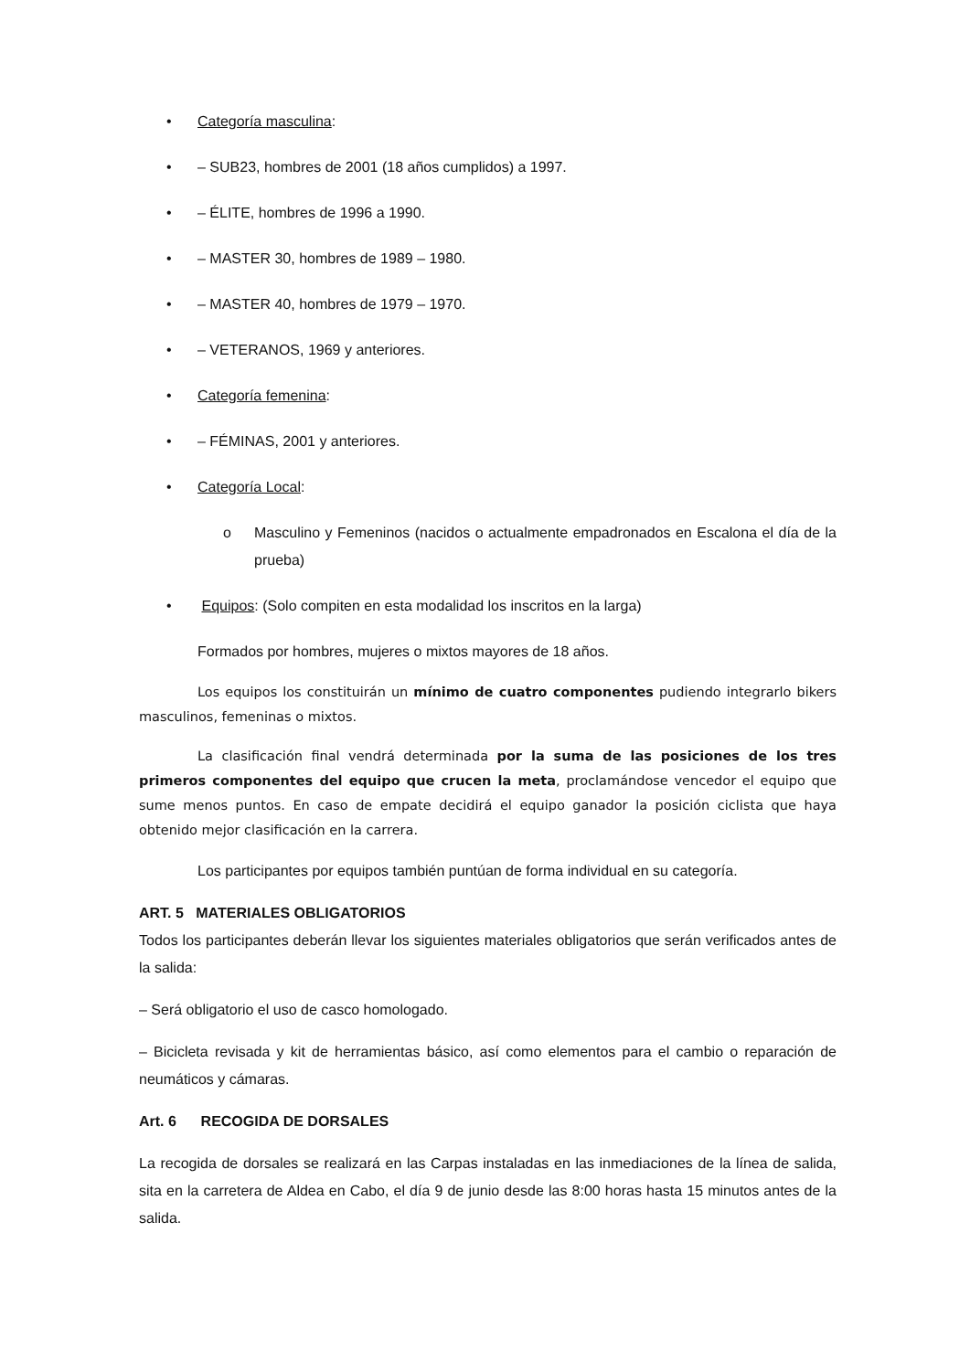• Categoría masculina:
• – SUB23, hombres de 2001 (18 años cumplidos) a 1997.
• – ÉLITE, hombres de 1996 a 1990.
• – MASTER 30, hombres de 1989 – 1980.
• – MASTER 40, hombres de 1979 – 1970.
• – VETERANOS, 1969 y anteriores.
• Categoría femenina:
• – FÉMINAS, 2001 y anteriores.
• Categoría Local:
o Masculino y Femeninos (nacidos o actualmente empadronados en Escalona el día de la prueba)
• Equipos: (Solo compiten en esta modalidad los inscritos en la larga)
Formados por hombres, mujeres o mixtos mayores de 18 años.
Los equipos los constituirán un mínimo de cuatro componentes pudiendo integrarlo bikers masculinos, femeninas o mixtos.
La clasificación final vendrá determinada por la suma de las posiciones de los tres primeros componentes del equipo que crucen la meta, proclamándose vencedor el equipo que sume menos puntos. En caso de empate decidirá el equipo ganador la posición ciclista que haya obtenido mejor clasificación en la carrera.
Los participantes por equipos también puntúan de forma individual en su categoría.
ART. 5 MATERIALES OBLIGATORIOS
Todos los participantes deberán llevar los siguientes materiales obligatorios que serán verificados antes de la salida:
– Será obligatorio el uso de casco homologado.
– Bicicleta revisada y kit de herramientas básico, así como elementos para el cambio o reparación de neumáticos y cámaras.
Art. 6 RECOGIDA DE DORSALES
La recogida de dorsales se realizará en las Carpas instaladas en las inmediaciones de la línea de salida, sita en la carretera de Aldea en Cabo, el día 9 de junio desde las 8:00 horas hasta 15 minutos antes de la salida.